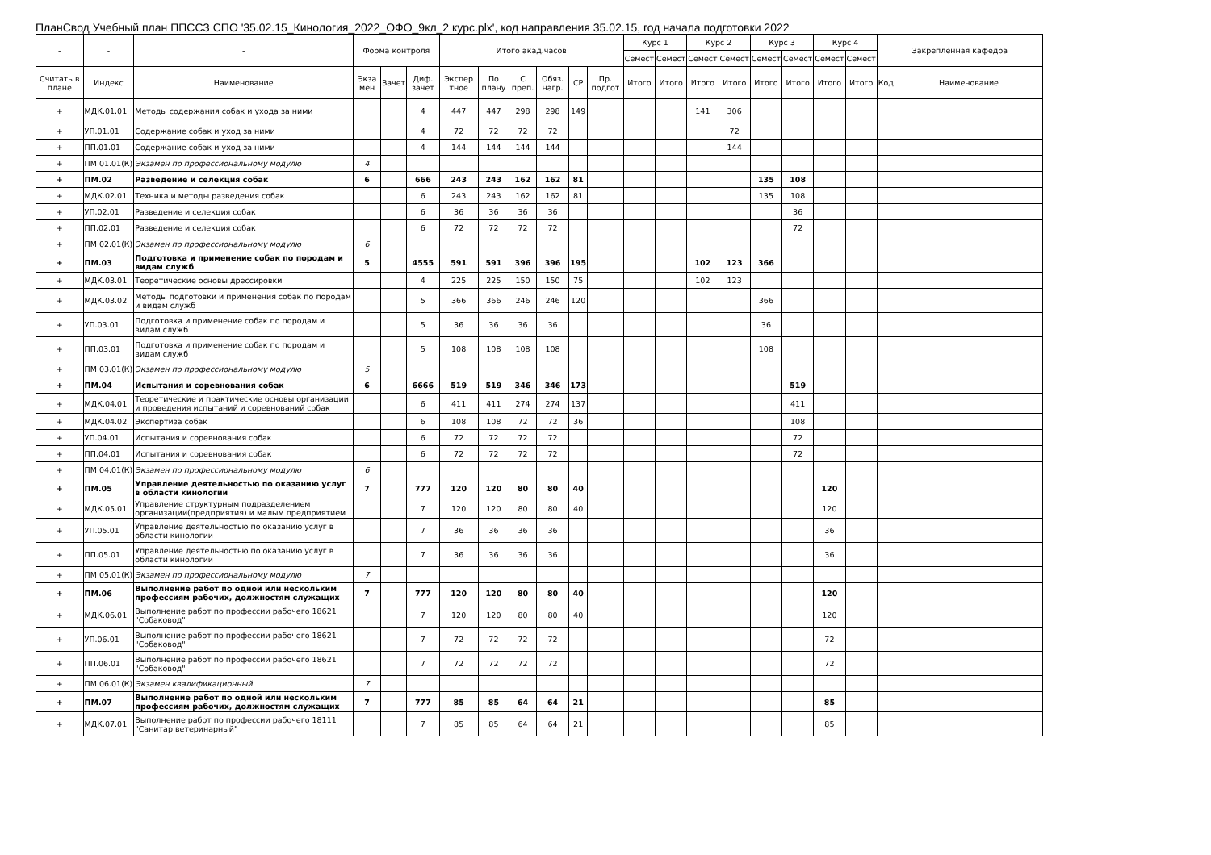ПланСвод Учебный план ППССЗ СПО '35.02.15_Кинология_2022_ОФО_9кл_2 курс.plx', код направления 35.02.15, год начала подготовки 2022
| - | - | - | Форма контроля | | | Итого акад.часов | | | | | | Курс 1 | | Курс 2 | | Курс 3 | | Курс 4 | | Закрепленная кафедра | |
| --- | --- | --- | --- | --- | --- | --- | --- | --- | --- | --- | --- | --- | --- | --- | --- | --- | --- | --- | --- | --- | --- |
| | | | | | | | | | | | | Семест | Семест | Семест | Семест | Семест | Семест | Семест | Семест | | |
| Считать в плане | Индекс | Наименование | Экза мен | Зачет | Диф. зачет | Экспер тное | По плану | С преп. | Обяз. нагр. | СР | Пр. подгот | Итого | Итого | Итого | Итого | Итого | Итого | Итого | Итого | Код | Наименование |
| + | МДК.01.01 | Методы содержания собак и ухода за ними | | | 4 | 447 | 447 | 298 | 298 | 149 | | | | 141 | 306 | | | | | | |
| + | УП.01.01 | Содержание собак и уход за ними | | | 4 | 72 | 72 | 72 | 72 | | | | | | 72 | | | | | | |
| + | ПП.01.01 | Содержание собак и уход за ними | | | 4 | 144 | 144 | 144 | 144 | | | | | | 144 | | | | | | |
| + | ПМ.01.01(К) | Экзамен по профессиональному модулю | 4 | | | | | | | | | | | | | | | | | | |
| + | ПМ.02 | Разведение и селекция собак | 6 | | 666 | 243 | 243 | 162 | 162 | 81 | | | | | | 135 | 108 | | | | |
| + | МДК.02.01 | Техника и методы разведения собак | | | 6 | 243 | 243 | 162 | 162 | 81 | | | | | | 135 | 108 | | | | |
| + | УП.02.01 | Разведение и селекция собак | | | 6 | 36 | 36 | 36 | 36 | | | | | | | | 36 | | | | |
| + | ПП.02.01 | Разведение и селекция собак | | | 6 | 72 | 72 | 72 | 72 | | | | | | | | 72 | | | | |
| + | ПМ.02.01(К) | Экзамен по профессиональному модулю | 6 | | | | | | | | | | | | | | | | | | |
| + | ПМ.03 | Подготовка и применение собак по породам и видам служб | 5 | | 4555 | 591 | 591 | 396 | 396 | 195 | | | | 102 | 123 | 366 | | | | | |
| + | МДК.03.01 | Теоретические основы дрессировки | | | 4 | 225 | 225 | 150 | 150 | 75 | | | | 102 | 123 | | | | | | |
| + | МДК.03.02 | Методы подготовки и применения собак по породам и видам служб | | | 5 | 366 | 366 | 246 | 246 | 120 | | | | | | 366 | | | | | |
| + | УП.03.01 | Подготовка и применение собак по породам и видам служб | | | 5 | 36 | 36 | 36 | 36 | | | | | | | 36 | | | | | |
| + | ПП.03.01 | Подготовка и применение собак по породам и видам служб | | | 5 | 108 | 108 | 108 | 108 | | | | | | | 108 | | | | | |
| + | ПМ.03.01(К) | Экзамен по профессиональному модулю | 5 | | | | | | | | | | | | | | | | | | |
| + | ПМ.04 | Испытания и соревнования собак | 6 | | 6666 | 519 | 519 | 346 | 346 | 173 | | | | | | | 519 | | | | |
| + | МДК.04.01 | Теоретические и практические основы организации и проведения испытаний и соревнований собак | | | 6 | 411 | 411 | 274 | 274 | 137 | | | | | | | 411 | | | | |
| + | МДК.04.02 | Экспертиза собак | | | 6 | 108 | 108 | 72 | 72 | 36 | | | | | | | 108 | | | | |
| + | УП.04.01 | Испытания и соревнования собак | | | 6 | 72 | 72 | 72 | 72 | | | | | | | | 72 | | | | |
| + | ПП.04.01 | Испытания и соревнования собак | | | 6 | 72 | 72 | 72 | 72 | | | | | | | | 72 | | | | |
| + | ПМ.04.01(К) | Экзамен по профессиональному модулю | 6 | | | | | | | | | | | | | | | | | | |
| + | ПМ.05 | Управление деятельностью по оказанию услуг в области кинологии | 7 | | 777 | 120 | 120 | 80 | 80 | 40 | | | | | | | | 120 | | | |
| + | МДК.05.01 | Управление структурным подразделением организации(предприятия) и малым предприятием | | | 7 | 120 | 120 | 80 | 80 | 40 | | | | | | | | 120 | | | |
| + | УП.05.01 | Управление деятельностью по оказанию услуг в области кинологии | | | 7 | 36 | 36 | 36 | 36 | | | | | | | | | 36 | | | |
| + | ПП.05.01 | Управление деятельностью по оказанию услуг в области кинологии | | | 7 | 36 | 36 | 36 | 36 | | | | | | | | | 36 | | | |
| + | ПМ.05.01(К) | Экзамен по профессиональному модулю | 7 | | | | | | | | | | | | | | | | | | |
| + | ПМ.06 | Выполнение работ по одной или нескольким профессиям рабочих, должностям служащих | 7 | | 777 | 120 | 120 | 80 | 80 | 40 | | | | | | | | 120 | | | |
| + | МДК.06.01 | Выполнение работ по профессии рабочего 18621 "Собаковод" | | | 7 | 120 | 120 | 80 | 80 | 40 | | | | | | | | 120 | | | |
| + | УП.06.01 | Выполнение работ по профессии рабочего 18621 "Собаковод" | | | 7 | 72 | 72 | 72 | 72 | | | | | | | | | 72 | | | |
| + | ПП.06.01 | Выполнение работ по профессии рабочего 18621 "Собаковод" | | | 7 | 72 | 72 | 72 | 72 | | | | | | | | | 72 | | | |
| + | ПМ.06.01(К) | Экзамен квалификационный | 7 | | | | | | | | | | | | | | | | | | |
| + | ПМ.07 | Выполнение работ по одной или нескольким профессиям рабочих, должностям служащих | 7 | | 777 | 85 | 85 | 64 | 64 | 21 | | | | | | | | 85 | | | |
| + | МДК.07.01 | Выполнение работ по профессии рабочего 18111 "Санитар ветеринарный" | | | 7 | 85 | 85 | 64 | 64 | 21 | | | | | | | | 85 | | | |